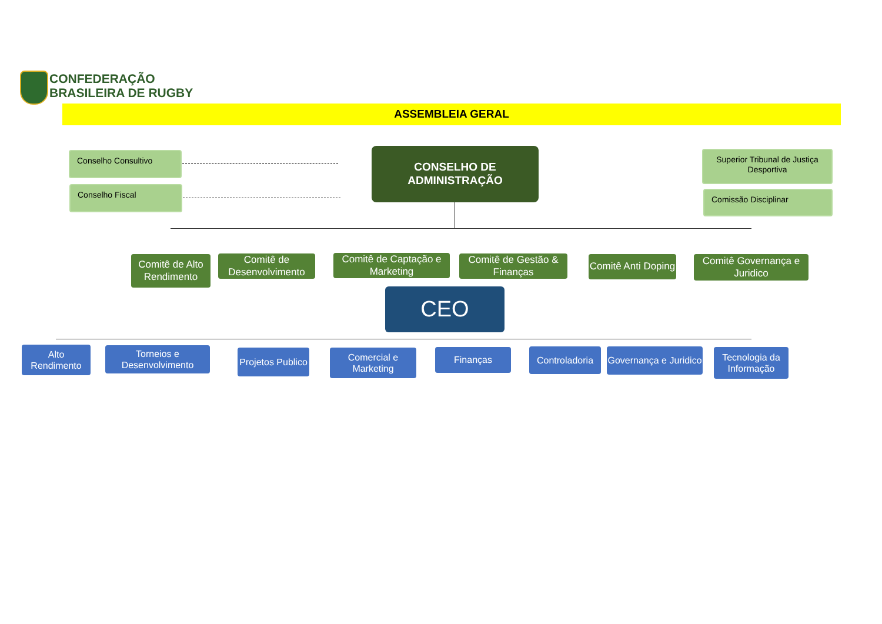CONFEDERAÇÃO
BRASILEIRA DE RUGBY
ASSEMBLEIA GERAL
Conselho Consultivo
Conselho Fiscal
CONSELHO DE
ADMINISTRAÇÃO
Superior Tribunal de Justiça Desportiva
Comissão Disciplinar
Comitê de Alto Rendimento
Comitê de Desenvolvimento
Comitê de Captação e Marketing
Comitê de Gestão & Finanças
Comitê Anti Doping
Comitê Governança e Juridico
CEO
Alto Rendimento
Torneios e Desenvolvimento
Projetos Publico
Comercial e Marketing
Finanças
Controladoria
Governança e Juridico
Tecnologia da Informação